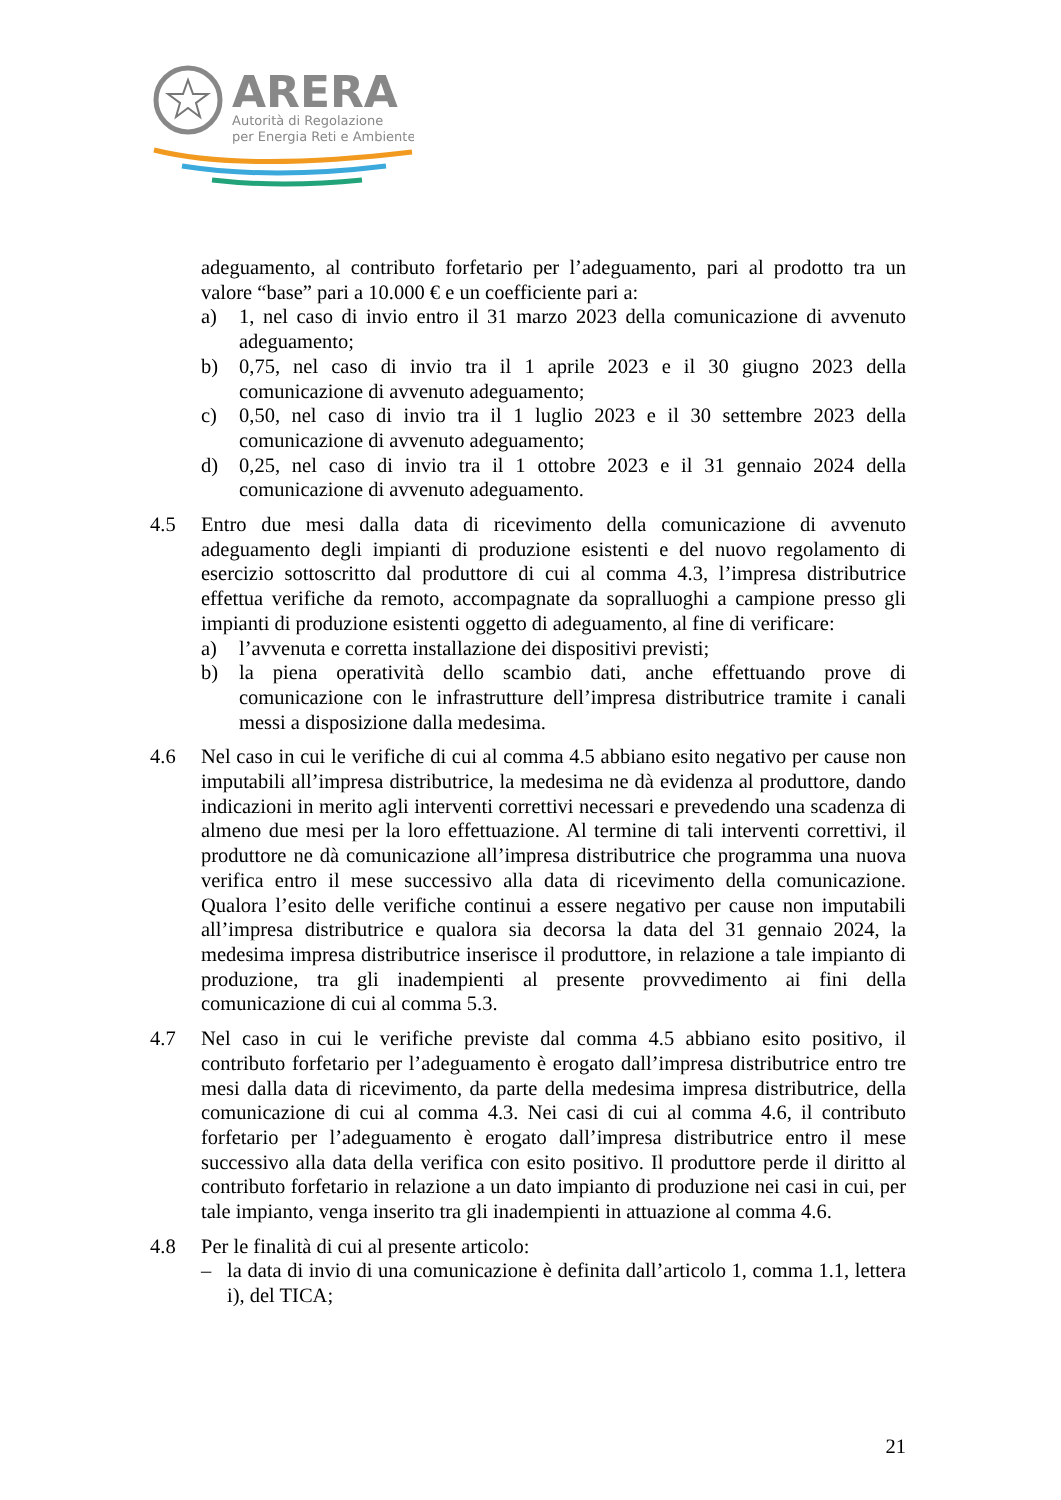ARERA
Autorità di Regolazione
per Energia Reti e Ambiente
adeguamento, al contributo forfetario per l’adeguamento, pari al prodotto tra un valore “base” pari a 10.000 € e un coefficiente pari a:
a) 1, nel caso di invio entro il 31 marzo 2023 della comunicazione di avvenuto adeguamento;
b) 0,75, nel caso di invio tra il 1 aprile 2023 e il 30 giugno 2023 della comunicazione di avvenuto adeguamento;
c) 0,50, nel caso di invio tra il 1 luglio 2023 e il 30 settembre 2023 della comunicazione di avvenuto adeguamento;
d) 0,25, nel caso di invio tra il 1 ottobre 2023 e il 31 gennaio 2024 della comunicazione di avvenuto adeguamento.
4.5 Entro due mesi dalla data di ricevimento della comunicazione di avvenuto adeguamento degli impianti di produzione esistenti e del nuovo regolamento di esercizio sottoscritto dal produttore di cui al comma 4.3, l’impresa distributrice effettua verifiche da remoto, accompagnate da sopralluoghi a campione presso gli impianti di produzione esistenti oggetto di adeguamento, al fine di verificare:
a) l’avvenuta e corretta installazione dei dispositivi previsti;
b) la piena operatività dello scambio dati, anche effettuando prove di comunicazione con le infrastrutture dell’impresa distributrice tramite i canali messi a disposizione dalla medesima.
4.6 Nel caso in cui le verifiche di cui al comma 4.5 abbiano esito negativo per cause non imputabili all’impresa distributrice, la medesima ne dà evidenza al produttore, dando indicazioni in merito agli interventi correttivi necessari e prevedendo una scadenza di almeno due mesi per la loro effettuazione. Al termine di tali interventi correttivi, il produttore ne dà comunicazione all’impresa distributrice che programma una nuova verifica entro il mese successivo alla data di ricevimento della comunicazione. Qualora l’esito delle verifiche continui a essere negativo per cause non imputabili all’impresa distributrice e qualora sia decorsa la data del 31 gennaio 2024, la medesima impresa distributrice inserisce il produttore, in relazione a tale impianto di produzione, tra gli inadempienti al presente provvedimento ai fini della comunicazione di cui al comma 5.3.
4.7 Nel caso in cui le verifiche previste dal comma 4.5 abbiano esito positivo, il contributo forfetario per l’adeguamento è erogato dall’impresa distributrice entro tre mesi dalla data di ricevimento, da parte della medesima impresa distributrice, della comunicazione di cui al comma 4.3. Nei casi di cui al comma 4.6, il contributo forfetario per l’adeguamento è erogato dall’impresa distributrice entro il mese successivo alla data della verifica con esito positivo. Il produttore perde il diritto al contributo forfetario in relazione a un dato impianto di produzione nei casi in cui, per tale impianto, venga inserito tra gli inadempienti in attuazione al comma 4.6.
4.8 Per le finalità di cui al presente articolo:
– la data di invio di una comunicazione è definita dall’articolo 1, comma 1.1, lettera i), del TICA;
21